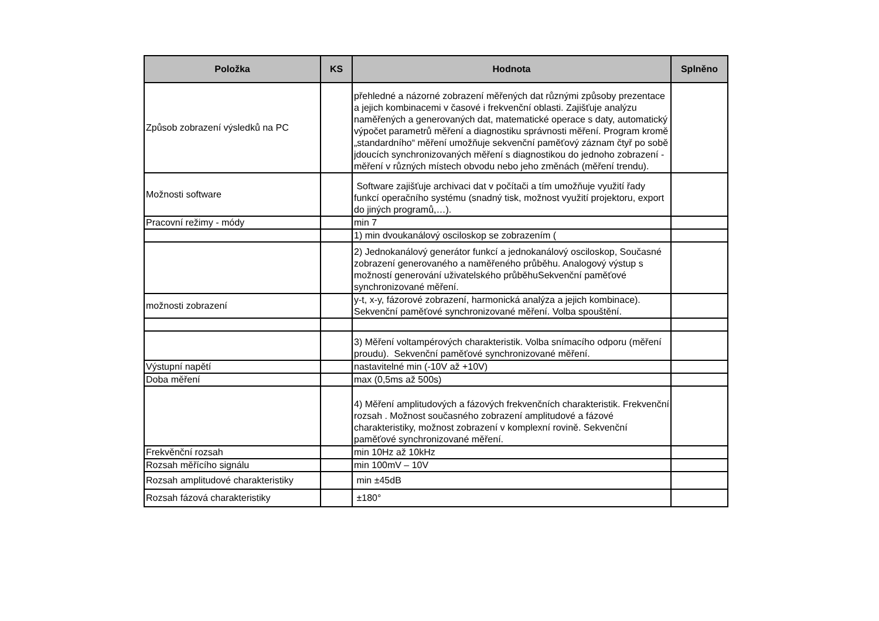| Položka | KS | Hodnota | Splněno |
| --- | --- | --- | --- |
| Způsob zobrazení výsledků na PC | | přehledné a názorné zobrazení měřených dat různými způsoby prezentace a jejich kombinacemi v časové i frekvenční oblasti. Zajišťuje analýzu naměřených a generovaných dat, matematické operace s daty, automatický výpočet parametrů měření a diagnostiku správnosti měření. Program kromě „standardního“ měření umožňuje sekvenční paměťový záznam čtyř po sobě jdoucích synchronizovaných měření s diagnostikou do jednoho zobrazení - měření v různých místech obvodu nebo jeho změnách (měření trendu). | |
| Možnosti software | | Software zajišťuje archivaci dat v počítači a tím umožňuje využití řady funkcí operačního systému (snadný tisk, možnost využití projektoru, export do jiných programů,…). | |
| Pracovní režimy - módy | | min 7 | |
| | | 1) min dvoukanálový osciloskop se zobrazením ( | |
| | | 2) Jednokanálový generátor funkcí a jednokanálový osciloskop, Současné zobrazení generovaného a naměřeného průběhu. Analogový výstup s možností generování uživatelského průběhuSekvenční paměťové synchronizované měření. | |
| možnosti zobrazení | | y-t, x-y, fázorové zobrazení, harmonická analýza a jejich kombinace). Sekvenční paměťové synchronizované měření. Volba spouštění. | |
| | | 3) Měření voltampérových charakteristik. Volba snímacího odporu (měření proudu). Sekvenční paměťové synchronizované měření. | |
| Výstupní napětí | | nastavitelné min (-10V až +10V) | |
| Doba měření | | max (0,5ms až 500s) | |
| | | 4) Měření amplitudových a fázových frekvenčních charakteristik. Frekvenční rozsah . Možnost současného zobrazení amplitudové a fázové charakteristiky, možnost zobrazení v komplexní rovině. Sekvenční paměťové synchronizované měření. | |
| Frekvěnční rozsah | | min 10Hz až 10kHz | |
| Rozsah měřícího signálu | | min 100mV – 10V | |
| Rozsah amplitudové charakteristiky | | min ±45dB | |
| Rozsah fázová charakteristiky | | ±180° | |